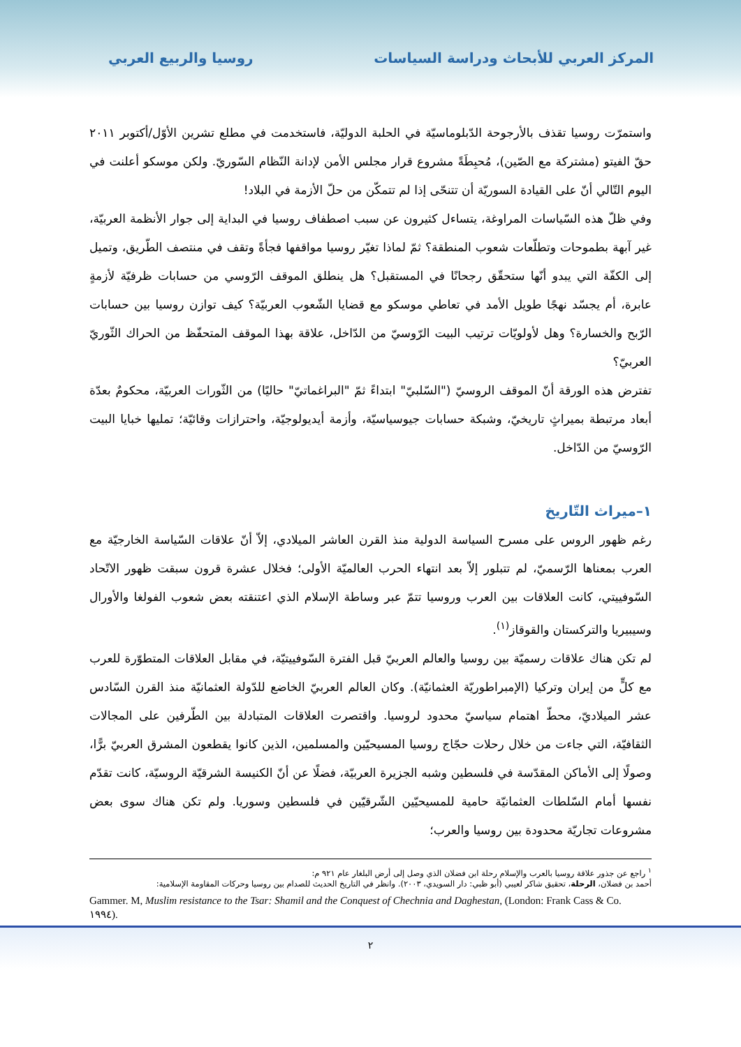المركز العربي للأبحاث ودراسة السياسات روسيا والربيع العربي
واستمرّت روسيا تقذف بالأرجوحة الدّبلوماسيّة في الحلبة الدوليّة، فاستخدمت في مطلع تشرين الأوّل/أكتوبر ٢٠١١ حقّ الفيتو (مشتركة مع الصّين)، مُحبِطَةً مشروع قرار مجلس الأمن لإدانة النّظام السّوريّ. ولكن موسكو أعلنت في اليوم التّالي أنّ على القيادة السوريّة أن تتنحّى إذا لم تتمكّن من حلّ الأزمة في البلاد!
وفي ظلّ هذه السّياسات المراوغة، يتساءل كثيرون عن سبب اصطفاف روسيا في البداية إلى جوار الأنظمة العربيّة، غير آبهة بطموحات وتطلّعات شعوب المنطقة؟ ثمّ لماذا تغيّر روسيا مواقفها فجأةً وتقف في منتصف الطّريق، وتميل إلى الكفّة التي يبدو أنّها ستحقّق رجحانًا في المستقبل؟ هل ينطلق الموقف الرّوسي من حسابات ظرفيّة لأزمةٍ عابرة، أم يجسّد نهجًا طويل الأمد في تعاطي موسكو مع قضايا الشّعوب العربيّة؟ كيف توازن روسيا بين حسابات الرّبح والخسارة؟ وهل لأولويّات ترتيب البيت الرّوسيّ من الدّاخل، علاقة بهذا الموقف المتحفّظ من الحراك الثّوريّ العربيّ؟
تفترض هذه الورقة أنّ الموقف الروسيّ ("السّلبيّ" ابتداءً ثمّ "البراغماتيّ" حاليًا) من الثّورات العربيّة، محكومٌ بعدّة أبعاد مرتبطة بميراثٍ تاريخيّ، وشبكة حسابات جيوسياسيّة، وأزمة أيديولوجيّة، واحترازات وقائيّة؛ تمليها خبايا البيت الرّوسيّ من الدّاخل.
١–ميراث التّاريخ
رغم ظهور الروس على مسرح السياسة الدولية منذ القرن العاشر الميلادي، إلاّ أنّ علاقات السّياسة الخارجيّة مع العرب بمعناها الرّسميّ، لم تتبلور إلاّ بعد انتهاء الحرب العالميّة الأولى؛ فخلال عشرة قرون سبقت ظهور الاتّحاد السّوفييتي، كانت العلاقات بين العرب وروسيا تتمّ عبر وساطة الإسلام الذي اعتنقته بعض شعوب الفولغا والأورال وسيبيريا والتركستان والقوقاز<sup>(١)</sup>.
لم تكن هناك علاقات رسميّة بين روسيا والعالم العربيّ قبل الفترة السّوفييتيّة، في مقابل العلاقات المتطوّرة للعرب مع كلٍّ من إيران وتركيا (الإمبراطوريّة العثمانيّة). وكان العالم العربيّ الخاضع للدّولة العثمانيّة منذ القرن السّادس عشر الميلاديّ، محطّ اهتمام سياسيّ محدود لروسيا. واقتصرت العلاقات المتبادلة بين الطّرفين على المجالات الثقافيّة، التي جاءت من خلال رحلات حجّاج روسيا المسيحيّين والمسلمين، الذين كانوا يقطعون المشرق العربيّ برًّا، وصولًا إلى الأماكن المقدّسة في فلسطين وشبه الجزيرة العربيّة، فضلًا عن أنّ الكنيسة الشرقيّة الروسيّة، كانت تقدّم نفسها أمام السّلطات العثمانيّة حامية للمسيحيّين الشّرقيّين في فلسطين وسوريا. ولم تكن هناك سوى بعض مشروعات تجاريّة محدودة بين روسيا والعرب؛
<sup>١</sup> راجع عن جذور علاقة روسيا بالعرب والإسلام رحلة ابن فضلان الذي وصل إلى أرض البلغار عام ٩٢١ م:
أحمد بن فضلان، الرحلة، تحقيق شاكر لعيبي (أبو ظبي: دار السويدي، ٢٠٠٣). وانظر في التاريخ الحديث للصدام بين روسيا وحركات المقاومة الإسلامية:
Gammer. M, Muslim resistance to the Tsar: Shamil and the Conquest of Chechnia and Daghestan, (London: Frank Cass & Co. ١٩٩٤).
٢